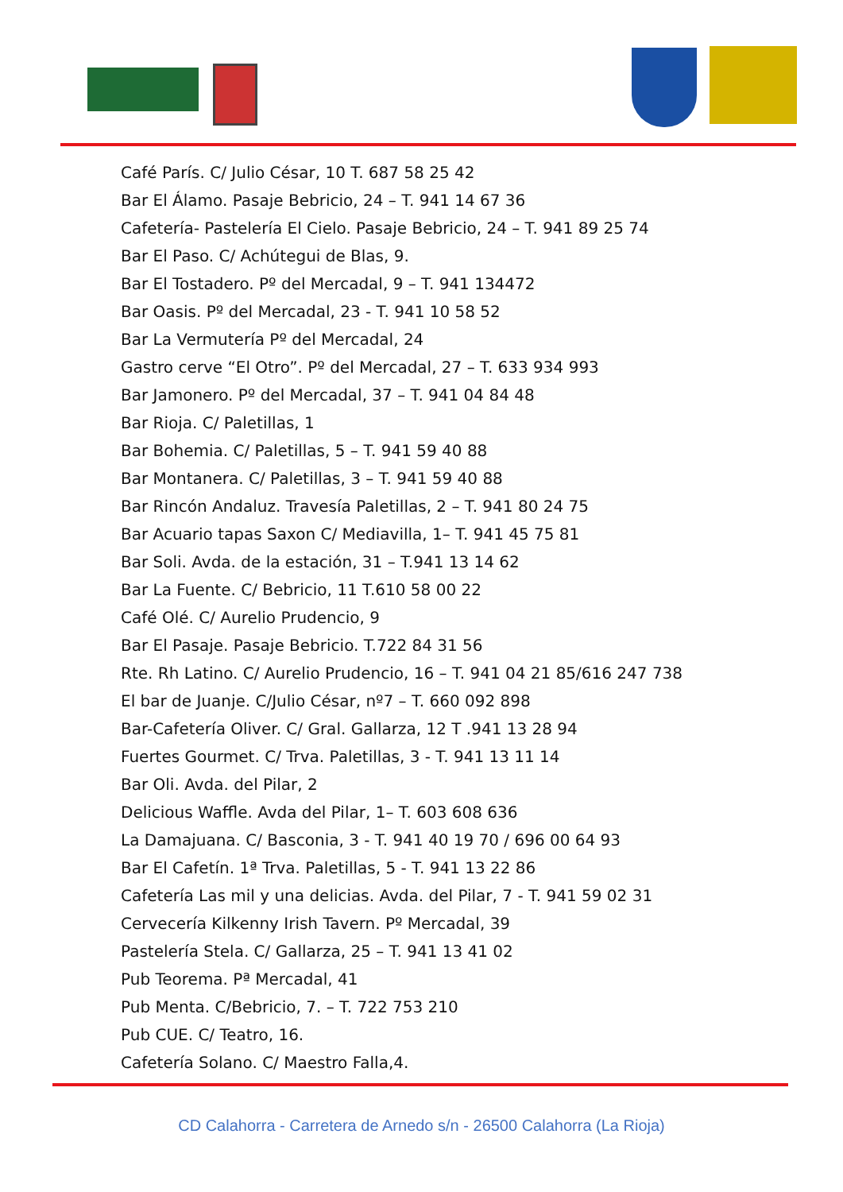Café París. C/ Julio César, 10 T. 687 58 25 42
Bar El Álamo. Pasaje Bebricio, 24 – T. 941 14 67 36
Cafetería- Pastelería El Cielo. Pasaje Bebricio, 24 – T. 941 89 25 74
Bar El Paso. C/ Achútegui de Blas, 9.
Bar El Tostadero. Pº del Mercadal, 9 – T. 941 134472
Bar Oasis. Pº del Mercadal, 23 - T. 941 10 58 52
Bar La Vermutería Pº del Mercadal, 24
Gastro cerve “El Otro”. Pº del Mercadal, 27 – T. 633 934 993
Bar Jamonero. Pº del Mercadal, 37 – T. 941 04 84 48
Bar Rioja. C/ Paletillas, 1
Bar Bohemia. C/ Paletillas, 5 – T. 941 59 40 88
Bar Montanera. C/ Paletillas, 3 – T. 941 59 40 88
Bar Rincón Andaluz. Travesía Paletillas, 2 – T. 941 80 24 75
Bar Acuario tapas Saxon C/ Mediavilla, 1– T. 941 45 75 81
Bar Soli. Avda. de la estación, 31 – T.941 13 14 62
Bar La Fuente. C/ Bebricio, 11 T.610 58 00 22
Café Olé. C/ Aurelio Prudencio, 9
Bar El Pasaje. Pasaje Bebricio. T.722 84 31 56
Rte. Rh Latino. C/ Aurelio Prudencio, 16 – T. 941 04 21 85/616 247 738
El bar de Juanje. C/Julio César, nº7 – T. 660 092 898
Bar-Cafetería Oliver. C/ Gral. Gallarza, 12 T .941 13 28 94
Fuertes Gourmet. C/ Trva. Paletillas, 3 - T. 941 13 11 14
Bar Oli. Avda. del Pilar, 2
Delicious Waffle. Avda del Pilar, 1– T. 603 608 636
La Damajuana. C/ Basconia, 3 - T. 941 40 19 70 / 696 00 64 93
Bar El Cafetín. 1ª Trva. Paletillas, 5 - T. 941 13 22 86
Cafetería Las mil y una delicias. Avda. del Pilar, 7 - T. 941 59 02 31
Cervecería Kilkenny Irish Tavern. Pº Mercadal, 39
Pastelería Stela. C/ Gallarza, 25 – T. 941 13 41 02
Pub Teorema. Pª Mercadal, 41
Pub Menta. C/Bebricio, 7. – T. 722 753 210
Pub CUE. C/ Teatro, 16.
Cafetería Solano. C/ Maestro Falla,4.
CD Calahorra - Carretera de Arnedo s/n - 26500 Calahorra (La Rioja)